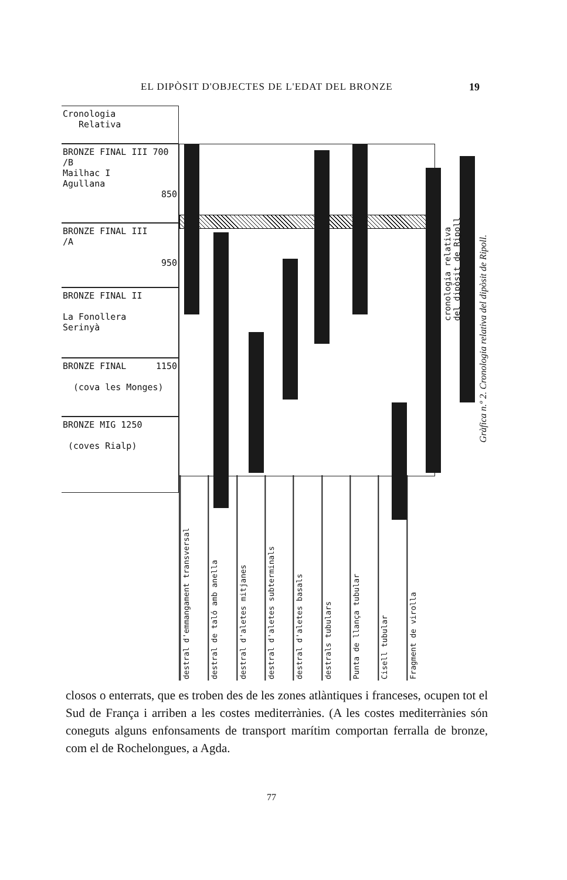EL DIPÒSIT D'OBJECTES DE L'EDAT DEL BRONZE 19
Cronologia
Relativa
BRONZE FINAL III 700
/B
Mailhac I
Agullana
850
BRONZE FINAL III
/A
950
BRONZE FINAL II
La Fonollera
Serinyà
BRONZE FINAL 1150
(cova les Monges)
BRONZE MIG 1250
(coves Rialp)
destral d'emmangament transversal
destral de taló amb anella
destral d'aletes mitjanes
destral d'aletes subterminals
destral d'aletes basals
destrals tubulars
Punta de llança tubular
Cisell tubular
Fragment de virolla
cronologia relativa
del dipòsit de Ripoll
Gràfica n.º 2. Cronologia relativa del dipòsit de Ripoll.
closos o enterrats, que es troben des de les zones atlàntiques i franceses, ocupen tot el Sud de França i arriben a les costes mediterrànies. (A les costes mediterrànies són coneguts alguns enfonsaments de transport marítim comportan ferralla de bronze, com el de Rochelongues, a Agda.
77